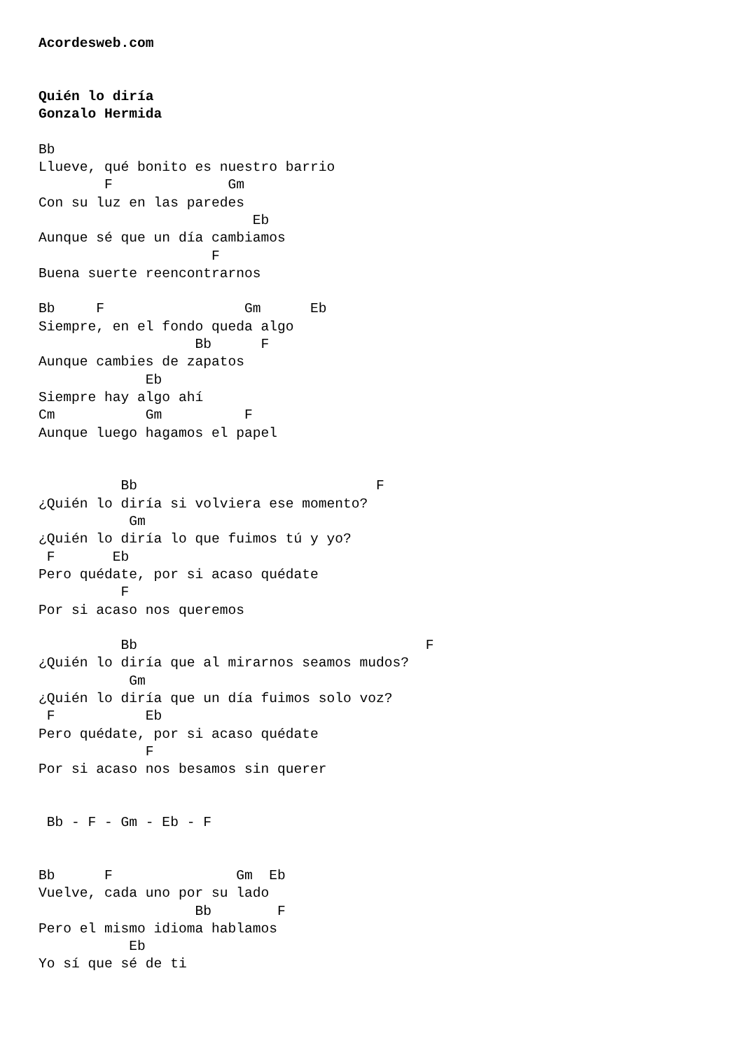Acordesweb.com


Quién lo diría
Gonzalo Hermida

Bb
Llueve, qué bonito es nuestro barrio
        F              Gm
Con su luz en las paredes
                          Eb
Aunque sé que un día cambiamos
                     F
Buena suerte reencontrarnos

Bb     F                 Gm      Eb
Siempre, en el fondo queda algo
                   Bb      F
Aunque cambies de zapatos
             Eb
Siempre hay algo ahí
Cm           Gm          F
Aunque luego hagamos el papel


          Bb                             F
¿Quién lo diría si volviera ese momento?
           Gm
¿Quién lo diría lo que fuimos tú y yo?
 F       Eb
Pero quédate, por si acaso quédate
          F
Por si acaso nos queremos

          Bb                                   F
¿Quién lo diría que al mirarnos seamos mudos?
           Gm
¿Quién lo diría que un día fuimos solo voz?
 F           Eb
Pero quédate, por si acaso quédate
             F
Por si acaso nos besamos sin querer


 Bb - F - Gm - Eb - F


Bb      F               Gm  Eb
Vuelve, cada uno por su lado
                   Bb        F
Pero el mismo idioma hablamos
           Eb
Yo sí que sé de ti